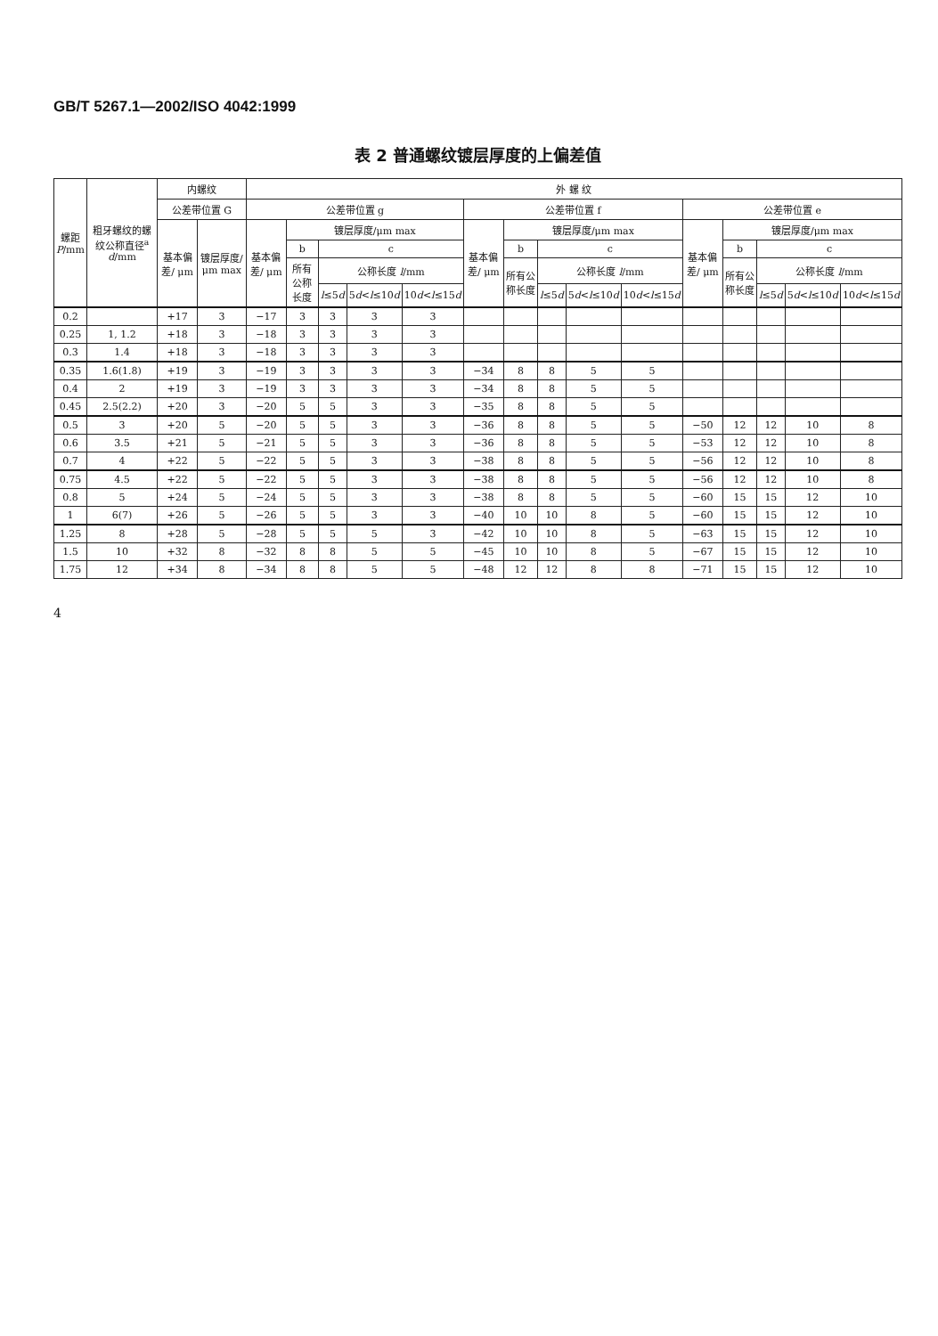GB/T 5267.1—2002/ISO 4042:1999
表 2 普通螺纹镀层厚度的上偏差值
| 螺距 P /mm | 粗牙螺纹的螺纹公称直径<sup>a</sup> d /mm | 内螺纹 | | 外 螺 纹 | | | | | | | | | | | | | | |
| --- | --- | --- | --- | --- | --- | --- | --- | --- | --- | --- | --- | --- | --- | --- | --- | --- | --- | --- |
| | | 公差带位置 G | | 公差带位置 g | | | | | 公差带位置 f | | | | | 公差带位置 e | | | | |
| | | 基本偏差/ μm | 镀层厚度/ μm max | 基本偏差/ μm | 镀层厚度/μm max | | | | 基本偏差/ μm | 镀层厚度/μm max | | | | 基本偏差/ μm | 镀层厚度/μm max | | | |
| | | | | | b | c | | | | b | c | | | | b | c | | |
| | | | | | 所有公称长度 | 公称长度 l /mm | | | | 所有公称长度 | 公称长度 l /mm | | | | 所有公称长度 | 公称长度 l /mm | | |
| | | | | | | l ≤5 d | 5 d < l ≤10 d | 10 d < l ≤15 d | | | l ≤5 d | 5 d < l ≤10 d | 10 d < l ≤15 d | | | l ≤5 d | 5 d < l ≤10 d | 10 d < l ≤15 d |
| 0.2 | | +17 | 3 | −17 | 3 | 3 | 3 | 3 | | | | | | | | | | |
| 0.25 | 1, 1.2 | +18 | 3 | −18 | 3 | 3 | 3 | 3 | | | | | | | | | | |
| 0.3 | 1.4 | +18 | 3 | −18 | 3 | 3 | 3 | 3 | | | | | | | | | | |
| 0.35 | 1.6(1.8) | +19 | 3 | −19 | 3 | 3 | 3 | 3 | −34 | 8 | 8 | 5 | 5 | | | | | |
| 0.4 | 2 | +19 | 3 | −19 | 3 | 3 | 3 | 3 | −34 | 8 | 8 | 5 | 5 | | | | | |
| 0.45 | 2.5(2.2) | +20 | 3 | −20 | 5 | 5 | 3 | 3 | −35 | 8 | 8 | 5 | 5 | | | | | |
| 0.5 | 3 | +20 | 5 | −20 | 5 | 5 | 3 | 3 | −36 | 8 | 8 | 5 | 5 | −50 | 12 | 12 | 10 | 8 |
| 0.6 | 3.5 | +21 | 5 | −21 | 5 | 5 | 3 | 3 | −36 | 8 | 8 | 5 | 5 | −53 | 12 | 12 | 10 | 8 |
| 0.7 | 4 | +22 | 5 | −22 | 5 | 5 | 3 | 3 | −38 | 8 | 8 | 5 | 5 | −56 | 12 | 12 | 10 | 8 |
| 0.75 | 4.5 | +22 | 5 | −22 | 5 | 5 | 3 | 3 | −38 | 8 | 8 | 5 | 5 | −56 | 12 | 12 | 10 | 8 |
| 0.8 | 5 | +24 | 5 | −24 | 5 | 5 | 3 | 3 | −38 | 8 | 8 | 5 | 5 | −60 | 15 | 15 | 12 | 10 |
| 1 | 6(7) | +26 | 5 | −26 | 5 | 5 | 3 | 3 | −40 | 10 | 10 | 8 | 5 | −60 | 15 | 15 | 12 | 10 |
| 1.25 | 8 | +28 | 5 | −28 | 5 | 5 | 5 | 3 | −42 | 10 | 10 | 8 | 5 | −63 | 15 | 15 | 12 | 10 |
| 1.5 | 10 | +32 | 8 | −32 | 8 | 8 | 5 | 5 | −45 | 10 | 10 | 8 | 5 | −67 | 15 | 15 | 12 | 10 |
| 1.75 | 12 | +34 | 8 | −34 | 8 | 8 | 5 | 5 | −48 | 12 | 12 | 8 | 8 | −71 | 15 | 15 | 12 | 10 |
4